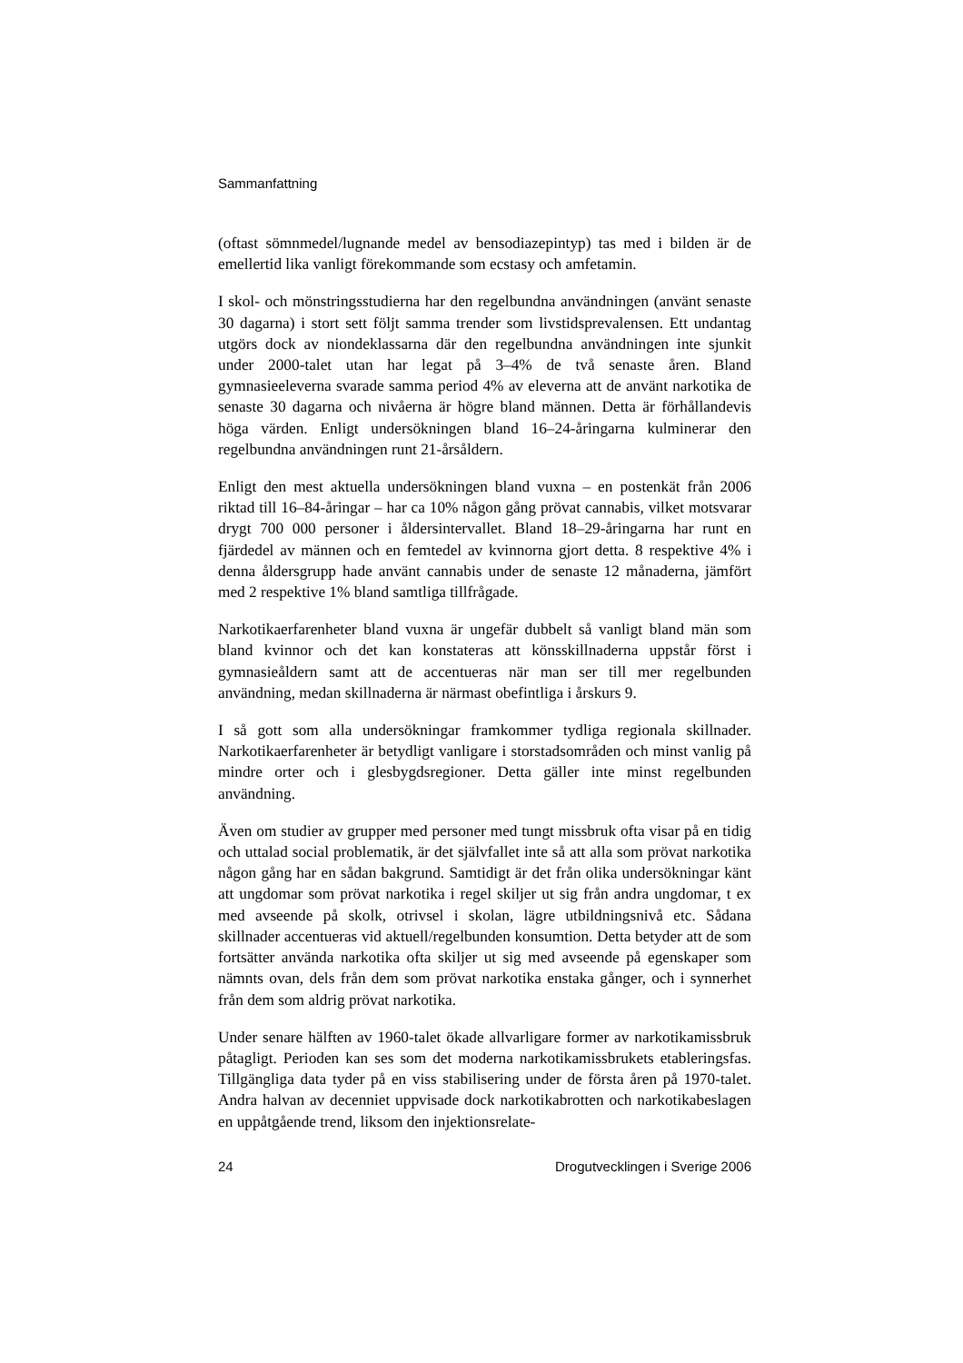Sammanfattning
(oftast sömnmedel/lugnande medel av bensodiazepintyp) tas med i bilden är de emellertid lika vanligt förekommande som ecstasy och amfetamin.
I skol- och mönstringsstudierna har den regelbundna användningen (använt senaste 30 dagarna) i stort sett följt samma trender som livstidsprevalensen. Ett undantag utgörs dock av niondeklassarna där den regelbundna användningen inte sjunkit under 2000-talet utan har legat på 3–4% de två senaste åren. Bland gymnasieeleverna svarade samma period 4% av eleverna att de använt narkotika de senaste 30 dagarna och nivåerna är högre bland männen. Detta är förhållandevis höga värden. Enligt undersökningen bland 16–24-åringarna kulminerar den regelbundna användningen runt 21-årsåldern.
Enligt den mest aktuella undersökningen bland vuxna – en postenkät från 2006 riktad till 16–84-åringar – har ca 10% någon gång prövat cannabis, vilket motsvarar drygt 700 000 personer i åldersintervallet. Bland 18–29-åringarna har runt en fjärdedel av männen och en femtedel av kvinnorna gjort detta. 8 respektive 4% i denna åldersgrupp hade använt cannabis under de senaste 12 månaderna, jämfört med 2 respektive 1% bland samtliga tillfrågade.
Narkotikaerfarenheter bland vuxna är ungefär dubbelt så vanligt bland män som bland kvinnor och det kan konstateras att könsskillnaderna uppstår först i gymnasieåldern samt att de accentueras när man ser till mer regelbunden användning, medan skillnaderna är närmast obefintliga i årskurs 9.
I så gott som alla undersökningar framkommer tydliga regionala skillnader. Narkotikaerfarenheter är betydligt vanligare i storstadsområden och minst vanlig på mindre orter och i glesbygdsregioner. Detta gäller inte minst regelbunden användning.
Även om studier av grupper med personer med tungt missbruk ofta visar på en tidig och uttalad social problematik, är det självfallet inte så att alla som prövat narkotika någon gång har en sådan bakgrund. Samtidigt är det från olika undersökningar känt att ungdomar som prövat narkotika i regel skiljer ut sig från andra ungdomar, t ex med avseende på skolk, otrivsel i skolan, lägre utbildningsnivå etc. Sådana skillnader accentueras vid aktuell/regelbunden konsumtion. Detta betyder att de som fortsätter använda narkotika ofta skiljer ut sig med avseende på egenskaper som nämnts ovan, dels från dem som prövat narkotika enstaka gånger, och i synnerhet från dem som aldrig prövat narkotika.
Under senare hälften av 1960-talet ökade allvarligare former av narkotikamissbruk påtagligt. Perioden kan ses som det moderna narkotikamissbrukets etableringsfas. Tillgängliga data tyder på en viss stabilisering under de första åren på 1970-talet. Andra halvan av decenniet uppvisade dock narkotikabrotten och narkotikabeslagen en uppåtgående trend, liksom den injektionsrelate-
24 Drogutvecklingen i Sverige 2006